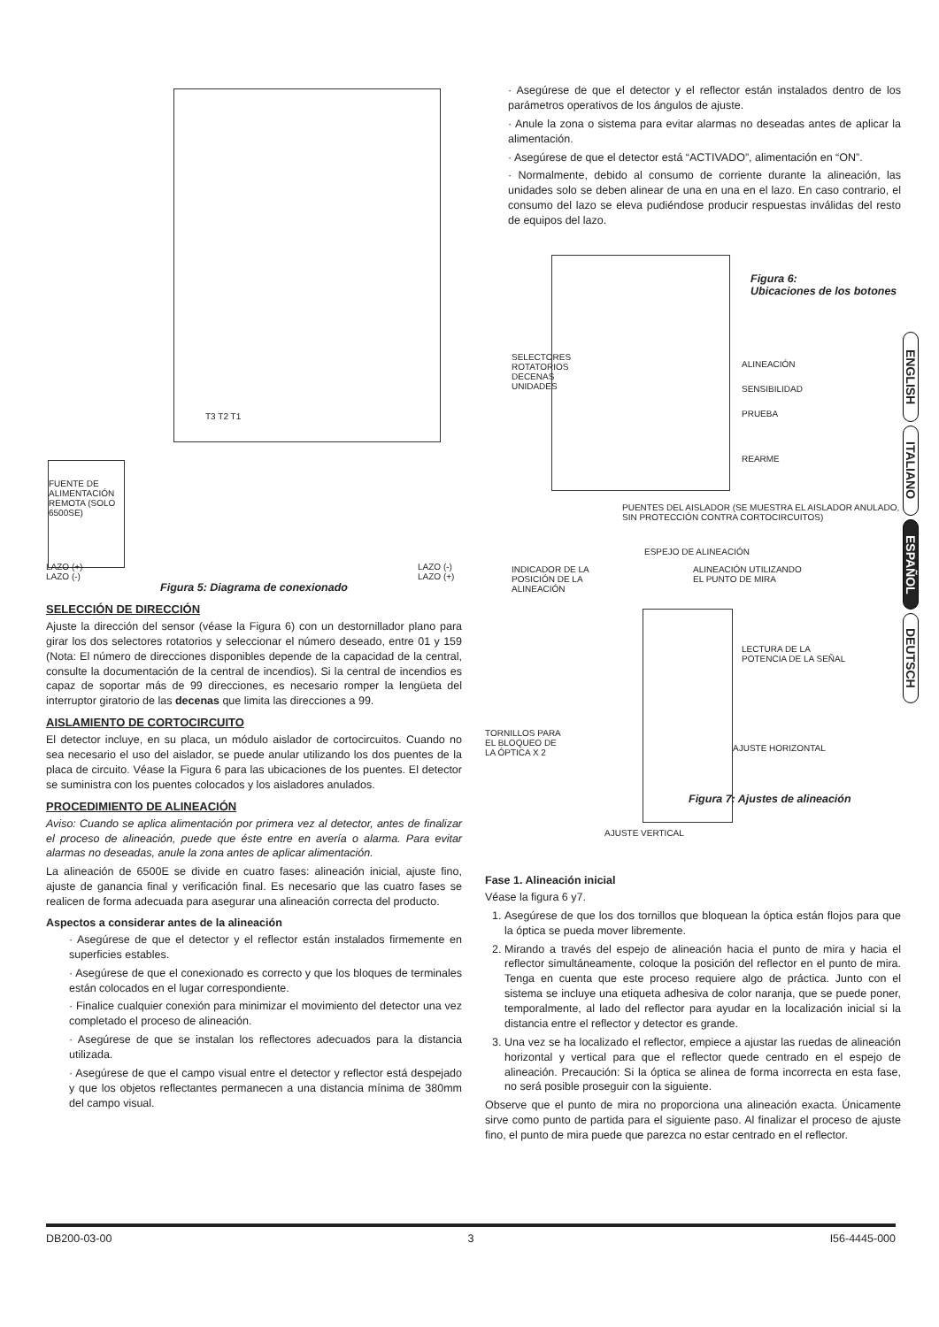T3 T2 T1
FUENTE DE ALIMENTACIÓN REMOTA (SOLO 6500SE)
LAZO (+)
LAZO (-)
LAZO (-)
LAZO (+)
Figura 5: Diagrama de conexionado
SELECCIÓN DE DIRECCIÓN
Ajuste la dirección del sensor (véase la Figura 6) con un destornillador plano para girar los dos selectores rotatorios y seleccionar el número deseado, entre 01 y 159 (Nota: El número de direcciones disponibles depende de la capacidad de la central, consulte la documentación de la central de incendios). Si la central de incendios es capaz de soportar más de 99 direcciones, es necesario romper la lengüeta del interruptor giratorio de las decenas que limita las direcciones a 99.
AISLAMIENTO DE CORTOCIRCUITO
El detector incluye, en su placa, un módulo aislador de cortocircuitos. Cuando no sea necesario el uso del aislador, se puede anular utilizando los dos puentes de la placa de circuito. Véase la Figura 6 para las ubicaciones de los puentes. El detector se suministra con los puentes colocados y los aisladores anulados.
PROCEDIMIENTO DE ALINEACIÓN
Aviso: Cuando se aplica alimentación por primera vez al detector, antes de finalizar el proceso de alineación, puede que éste entre en avería o alarma. Para evitar alarmas no deseadas, anule la zona antes de aplicar alimentación.
La alineación de 6500E se divide en cuatro fases: alineación inicial, ajuste fino, ajuste de ganancia final y verificación final. Es necesario que las cuatro fases se realicen de forma adecuada para asegurar una alineación correcta del producto.
Aspectos a considerar antes de la alineación
· Asegúrese de que el detector y el reflector están instalados firmemente en superficies estables.
· Asegúrese de que el conexionado es correcto y que los bloques de terminales están colocados en el lugar correspondiente.
· Finalice cualquier conexión para minimizar el movimiento del detector una vez completado el proceso de alineación.
· Asegúrese de que se instalan los reflectores adecuados para la distancia utilizada.
· Asegúrese de que el campo visual entre el detector y reflector está despejado y que los objetos reflectantes permanecen a una distancia mínima de 380mm del campo visual.
· Asegúrese de que el detector y el reflector están instalados dentro de los parámetros operativos de los ángulos de ajuste.
· Anule la zona o sistema para evitar alarmas no deseadas antes de aplicar la alimentación.
· Asegúrese de que el detector está “ACTIVADO”, alimentación en “ON”.
· Normalmente, debido al consumo de corriente durante la alineación, las unidades solo se deben alinear de una en una en el lazo. En caso contrario, el consumo del lazo se eleva pudiéndose producir respuestas inválidas del resto de equipos del lazo.
Figura 6:
Ubicaciones de los botones
SELECTORES ROTATORIOS DECENAS UNIDADES
ALINEACIÓN
SENSIBILIDAD
PRUEBA
REARME
PUENTES DEL AISLADOR (SE MUESTRA EL AISLADOR ANULADO, SIN PROTECCIÓN CONTRA CORTOCIRCUITOS)
ESPEJO DE ALINEACIÓN
INDICADOR DE LA POSICIÓN DE LA ALINEACIÓN
ALINEACIÓN UTILIZANDO
EL PUNTO DE MIRA
LECTURA DE LA
POTENCIA DE LA SEÑAL
TORNILLOS PARA
EL BLOQUEO DE
LA ÓPTICA X 2
AJUSTE HORIZONTAL
Figura 7: Ajustes de alineación
AJUSTE VERTICAL
Fase 1. Alineación inicial
Véase la figura 6 y7.
1. Asegúrese de que los dos tornillos que bloquean la óptica están flojos para que la óptica se pueda mover libremente.
2. Mirando a través del espejo de alineación hacia el punto de mira y hacia el reflector simultáneamente, coloque la posición del reflector en el punto de mira. Tenga en cuenta que este proceso requiere algo de práctica. Junto con el sistema se incluye una etiqueta adhesiva de color naranja, que se puede poner, temporalmente, al lado del reflector para ayudar en la localización inicial si la distancia entre el reflector y detector es grande.
3. Una vez se ha localizado el reflector, empiece a ajustar las ruedas de alineación horizontal y vertical para que el reflector quede centrado en el espejo de alineación. Precaución: Si la óptica se alinea de forma incorrecta en esta fase, no será posible proseguir con la siguiente.
Observe que el punto de mira no proporciona una alineación exacta. Únicamente sirve como punto de partida para el siguiente paso. Al finalizar el proceso de ajuste fino, el punto de mira puede que parezca no estar centrado en el reflector.
ENGLISH
ITALIANO
ESPAÑOL
DEUTSCH
DB200-03-00 3 I56-4445-000